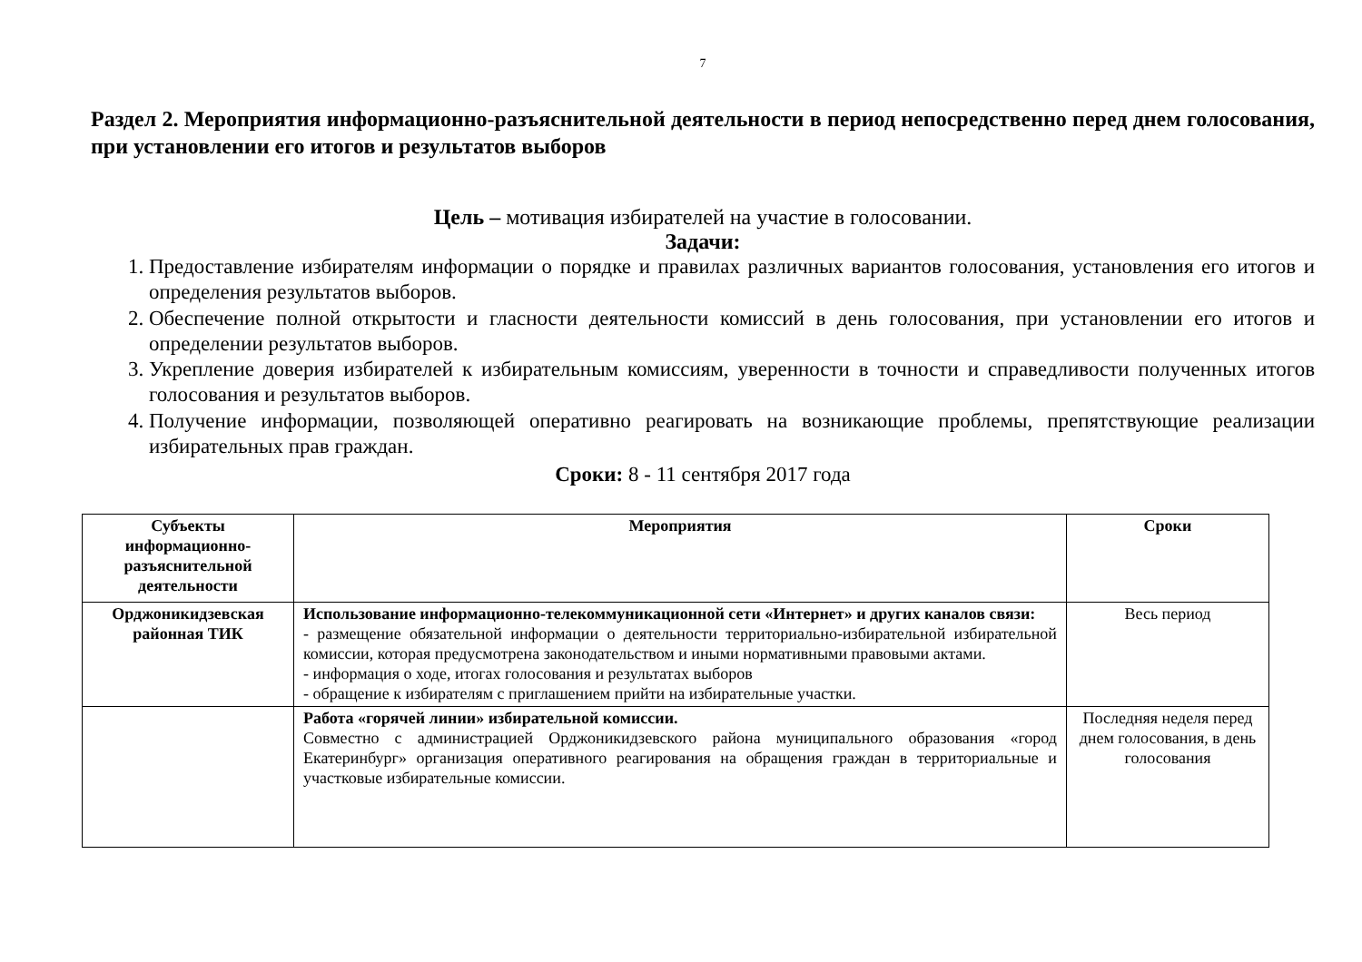7
Раздел 2. Мероприятия информационно-разъяснительной деятельности в период непосредственно перед днем голосования, при установлении его итогов и результатов выборов
Цель – мотивация избирателей на участие в голосовании.
Задачи:
1. Предоставление избирателям информации о порядке и правилах различных вариантов голосования, установления его итогов и определения результатов выборов.
2. Обеспечение полной открытости и гласности деятельности комиссий в день голосования, при установлении его итогов и определении результатов выборов.
3. Укрепление доверия избирателей к избирательным комиссиям, уверенности в точности и справедливости полученных итогов голосования и результатов выборов.
4. Получение информации, позволяющей оперативно реагировать на возникающие проблемы, препятствующие реализации избирательных прав граждан.
Сроки: 8 - 11 сентября 2017 года
| Субъекты информационно-разъяснительной деятельности | Мероприятия | Сроки |
| --- | --- | --- |
| Орджоникидзевская районная ТИК | Использование информационно-телекоммуникационной сети «Интернет» и других каналов связи: - размещение обязательной информации о деятельности территориально-избирательной избирательной комиссии, которая предусмотрена законодательством и иными нормативными правовыми актами. - информация о ходе, итогах голосования и результатах выборов - обращение к избирателям с приглашением прийти на избирательные участки. | Весь период |
| | Работа «горячей линии» избирательной комиссии. Совместно с администрацией Орджоникидзевского района муниципального образования «город Екатеринбург» организация оперативного реагирования на обращения граждан в территориальные и участковые избирательные комиссии. | Последняя неделя перед днем голосования, в день голосования |